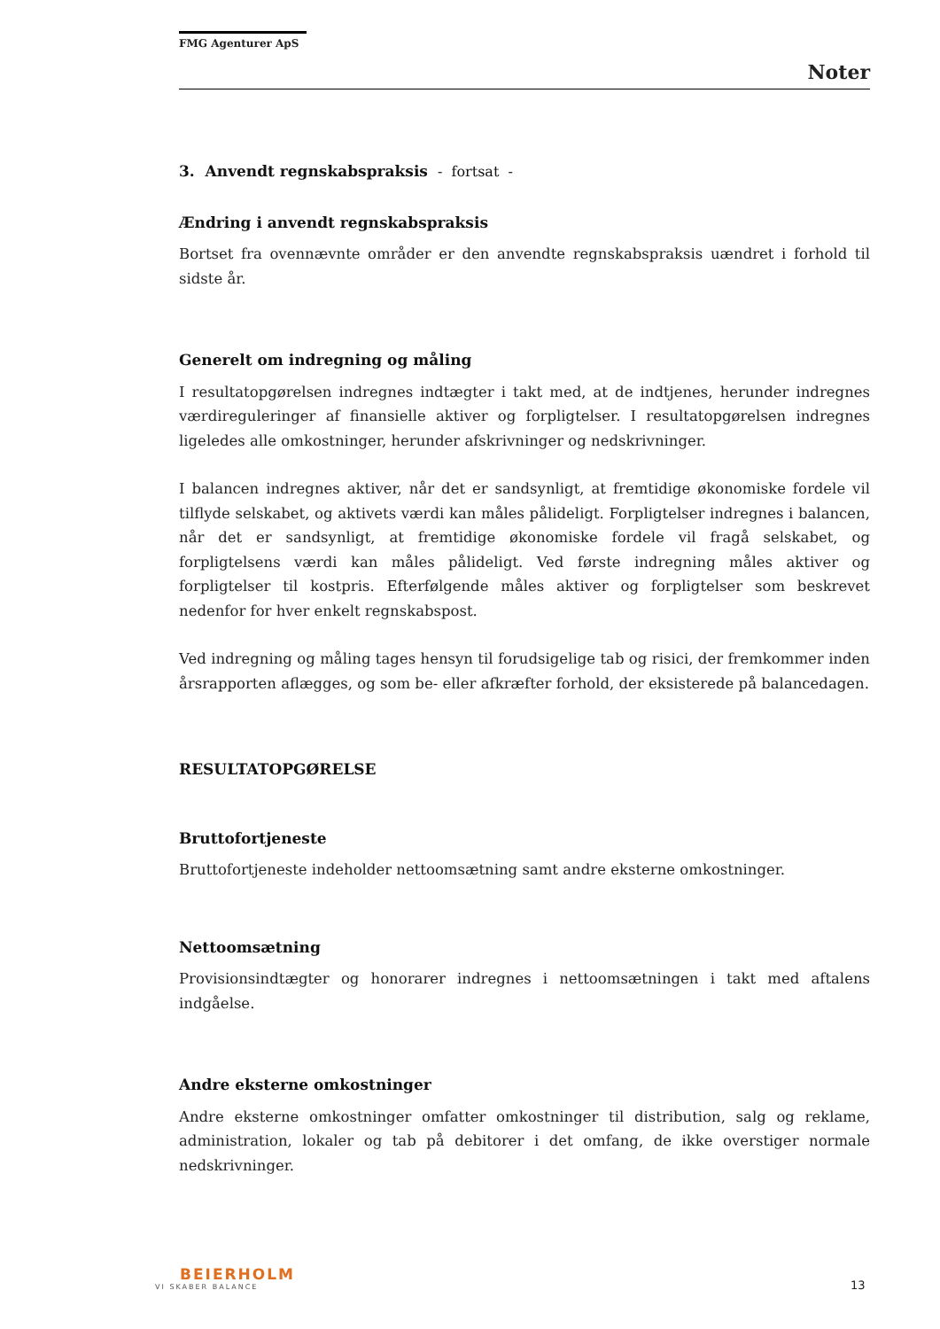FMG Agenturer ApS
Noter
3. Anvendt regnskabspraksis - fortsat -
Ændring i anvendt regnskabspraksis
Bortset fra ovennævnte områder er den anvendte regnskabspraksis uændret i forhold til sidste år.
Generelt om indregning og måling
I resultatopgørelsen indregnes indtægter i takt med, at de indtjenes, herunder indregnes værdireguleringer af finansielle aktiver og forpligtelser. I resultatopgørelsen indregnes ligeledes alle omkostninger, herunder afskrivninger og nedskrivninger.
I balancen indregnes aktiver, når det er sandsynligt, at fremtidige økonomiske fordele vil tilflyde selskabet, og aktivets værdi kan måles pålideligt. Forpligtelser indregnes i balancen, når det er sandsynligt, at fremtidige økonomiske fordele vil fragå selskabet, og forpligtelsens værdi kan måles pålideligt. Ved første indregning måles aktiver og forpligtelser til kostpris. Efterfølgende måles aktiver og forpligtelser som beskrevet nedenfor for hver enkelt regnskabspost.
Ved indregning og måling tages hensyn til forudsigelige tab og risici, der fremkommer inden årsrapporten aflægges, og som be- eller afkræfter forhold, der eksisterede på balancedagen.
RESULTATOPGØRELSE
Bruttofortjeneste
Bruttofortjeneste indeholder nettoomsætning samt andre eksterne omkostninger.
Nettoomsætning
Provisionsindtægter og honorarer indregnes i nettoomsætningen i takt med aftalens indgåelse.
Andre eksterne omkostninger
Andre eksterne omkostninger omfatter omkostninger til distribution, salg og reklame, administration, lokaler og tab på debitorer i det omfang, de ikke overstiger normale nedskrivninger.
BEIERHOLM
VI SKABER BALANCE
13